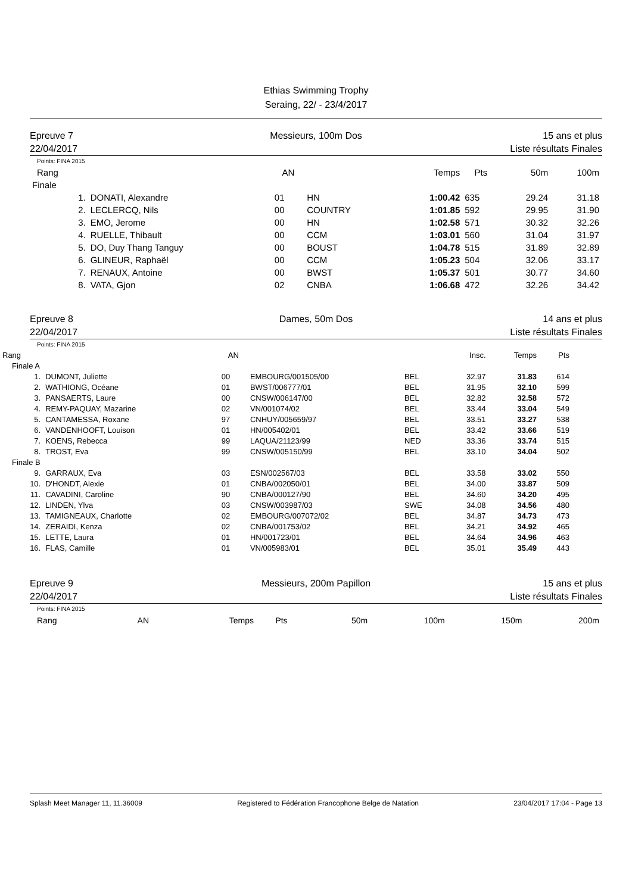Ethias Swimming Trophy
Seraing, 22/ - 23/4/2017
Epreuve 7
22/04/2017
Messieurs, 100m Dos 15 ans et plus
Liste résultats Finales
Points: FINA 2015
| Rang | | AN | | Temps | Pts | 50m | 100m |
| --- | --- | --- | --- | --- | --- | --- | --- |
| Finale | | | | | | | |
| 1. | DONATI, Alexandre | 01 | HN | 1:00.42 | 635 | 29.24 | 31.18 |
| 2. | LECLERCQ, Nils | 00 | COUNTRY | 1:01.85 | 592 | 29.95 | 31.90 |
| 3. | EMO, Jerome | 00 | HN | 1:02.58 | 571 | 30.32 | 32.26 |
| 4. | RUELLE, Thibault | 00 | CCM | 1:03.01 | 560 | 31.04 | 31.97 |
| 5. | DO, Duy Thang Tanguy | 00 | BOUST | 1:04.78 | 515 | 31.89 | 32.89 |
| 6. | GLINEUR, Raphaël | 00 | CCM | 1:05.23 | 504 | 32.06 | 33.17 |
| 7. | RENAUX, Antoine | 00 | BWST | 1:05.37 | 501 | 30.77 | 34.60 |
| 8. | VATA, Gjon | 02 | CNBA | 1:06.68 | 472 | 32.26 | 34.42 |
Epreuve 8
22/04/2017
Dames, 50m Dos 14 ans et plus
Liste résultats Finales
Points: FINA 2015
| Rang | | AN | | | Insc. | Temps | Pts |
| --- | --- | --- | --- | --- | --- | --- | --- |
| Finale A | | | | | | | |
| 1. | DUMONT, Juliette | 00 | EMBOURG/001505/00 | BEL | 32.97 | 31.83 | 614 |
| 2. | WATHIONG, Océane | 01 | BWST/006777/01 | BEL | 31.95 | 32.10 | 599 |
| 3. | PANSAERTS, Laure | 00 | CNSW/006147/00 | BEL | 32.82 | 32.58 | 572 |
| 4. | REMY-PAQUAY, Mazarine | 02 | VN/001074/02 | BEL | 33.44 | 33.04 | 549 |
| 5. | CANTAMESSA, Roxane | 97 | CNHUY/005659/97 | BEL | 33.51 | 33.27 | 538 |
| 6. | VANDENHOOFT, Louison | 01 | HN/005402/01 | BEL | 33.42 | 33.66 | 519 |
| 7. | KOENS, Rebecca | 99 | LAQUA/21123/99 | NED | 33.36 | 33.74 | 515 |
| 8. | TROST, Eva | 99 | CNSW/005150/99 | BEL | 33.10 | 34.04 | 502 |
| Finale B | | | | | | | |
| 9. | GARRAUX, Eva | 03 | ESN/002567/03 | BEL | 33.58 | 33.02 | 550 |
| 10. | D'HONDT, Alexie | 01 | CNBA/002050/01 | BEL | 34.00 | 33.87 | 509 |
| 11. | CAVADINI, Caroline | 90 | CNBA/000127/90 | BEL | 34.60 | 34.20 | 495 |
| 12. | LINDEN, Ylva | 03 | CNSW/003987/03 | SWE | 34.08 | 34.56 | 480 |
| 13. | TAMIGNEAUX, Charlotte | 02 | EMBOURG/007072/02 | BEL | 34.87 | 34.73 | 473 |
| 14. | ZERAIDI, Kenza | 02 | CNBA/001753/02 | BEL | 34.21 | 34.92 | 465 |
| 15. | LETTE, Laura | 01 | HN/001723/01 | BEL | 34.64 | 34.96 | 463 |
| 16. | FLAS, Camille | 01 | VN/005983/01 | BEL | 35.01 | 35.49 | 443 |
Epreuve 9
22/04/2017
Messieurs, 200m Papillon 15 ans et plus
Liste résultats Finales
Points: FINA 2015
| Rang | AN | Temps | Pts | 50m | 100m | 150m | 200m |
| --- | --- | --- | --- | --- | --- | --- | --- |
Splash Meet Manager 11, 11.36009 Registered to Fédération Francophone Belge de Natation 23/04/2017 17:04 - Page 13